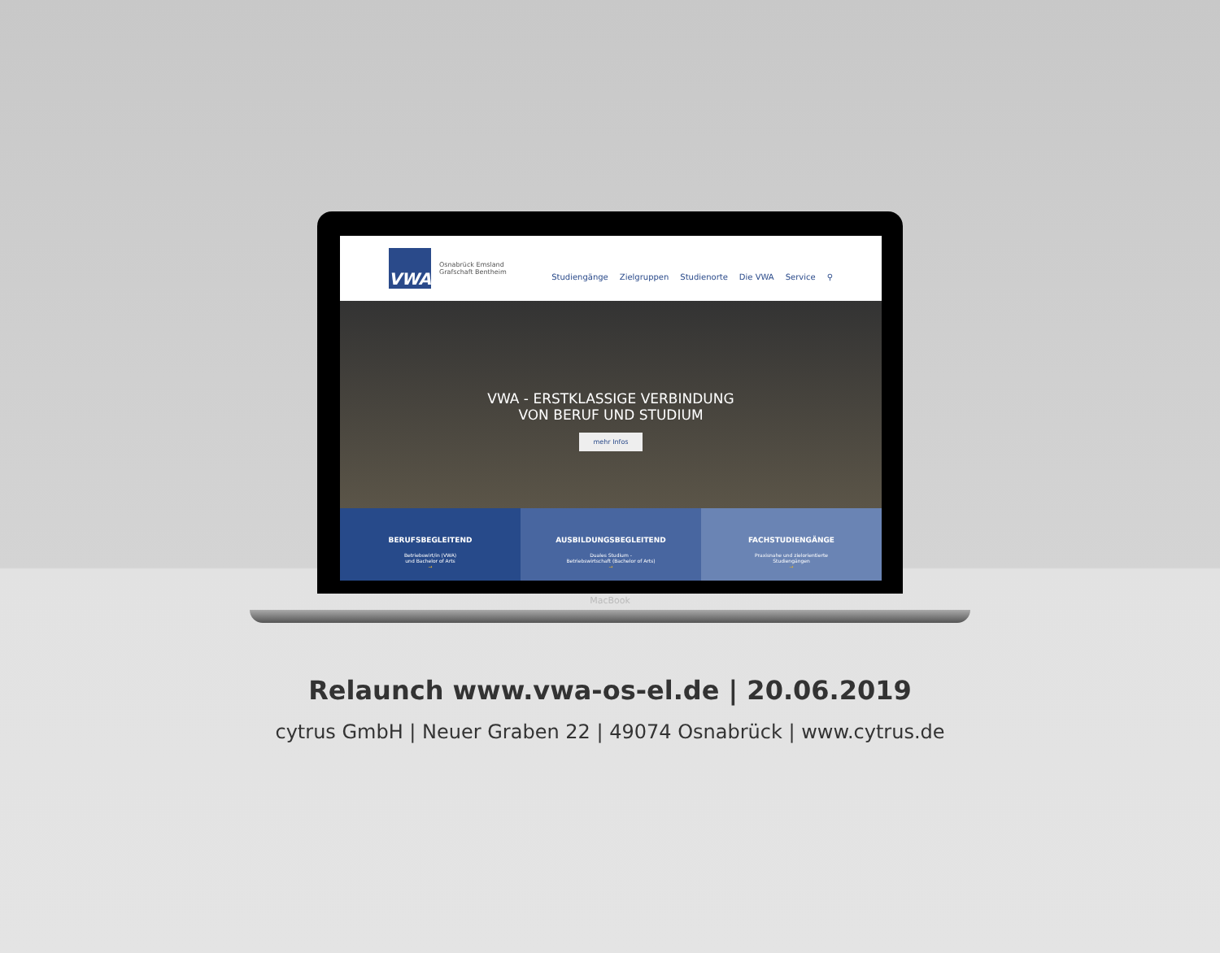VWA
Osnabrück Emsland
Grafschaft Bentheim
Studiengänge Zielgruppen Studienorte Die VWA Service ⚲
VWA - ERSTKLASSIGE VERBINDUNG
VON BERUF UND STUDIUM
mehr Infos
BERUFSBEGLEITEND
Betriebswirt/in (VWA)
und Bachelor of Arts
→
AUSBILDUNGSBEGLEITEND
Duales Studium -
Betriebswirtschaft (Bachelor of Arts)
→
FACHSTUDIENGÄNGE
Praxisnahe und zielorientierte
Studiengängen
→
MacBook
Relaunch www.vwa-os-el.de | 20.06.2019
cytrus GmbH | Neuer Graben 22 | 49074 Osnabrück | www.cytrus.de